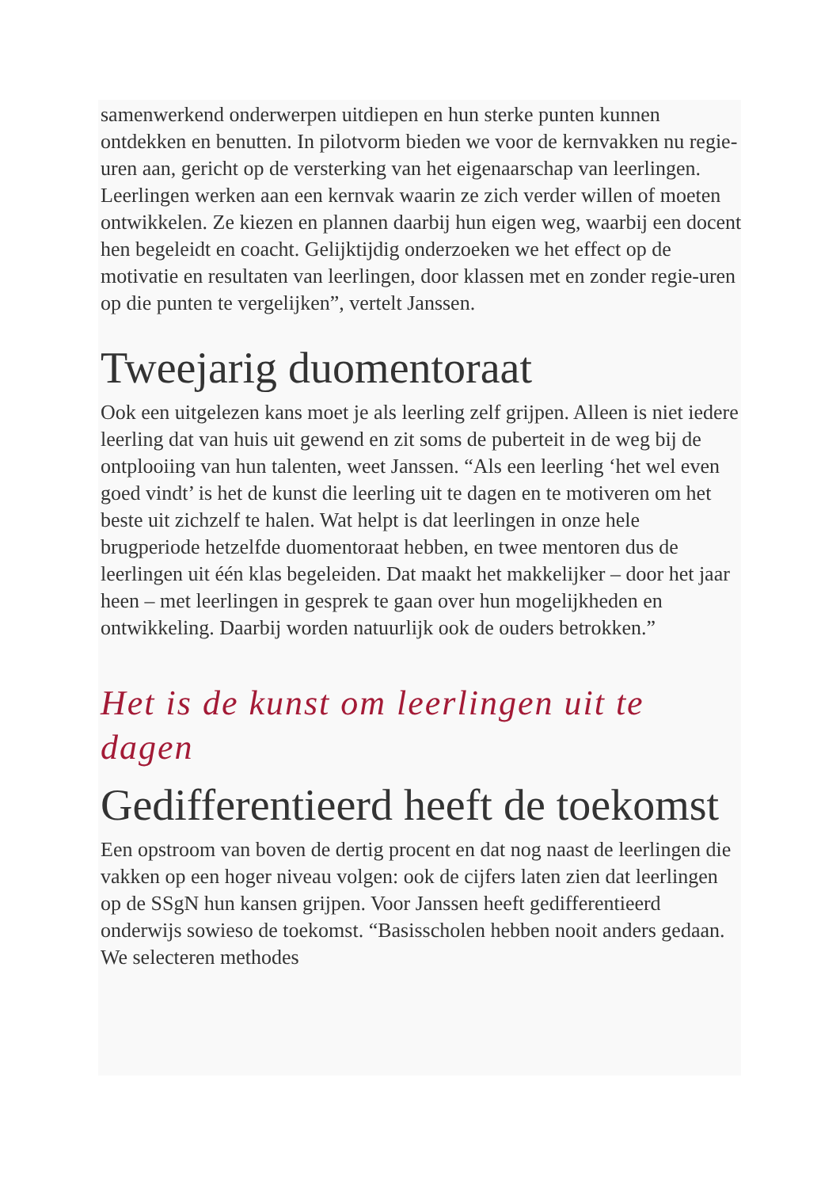samenwerkend onderwerpen uitdiepen en hun sterke punten kunnen ontdekken en benutten. In pilotvorm bieden we voor de kernvakken nu regie-uren aan, gericht op de versterking van het eigenaarschap van leerlingen. Leerlingen werken aan een kernvak waarin ze zich verder willen of moeten ontwikkelen. Ze kiezen en plannen daarbij hun eigen weg, waarbij een docent hen begeleidt en coacht. Gelijktijdig onderzoeken we het effect op de motivatie en resultaten van leerlingen, door klassen met en zonder regie-uren op die punten te vergelijken”, vertelt Janssen.
Tweejarig duomentoraat
Ook een uitgelezen kans moet je als leerling zelf grijpen. Alleen is niet iedere leerling dat van huis uit gewend en zit soms de puberteit in de weg bij de ontplooiing van hun talenten, weet Janssen. “Als een leerling ‘het wel even goed vindt’ is het de kunst die leerling uit te dagen en te motiveren om het beste uit zichzelf te halen. Wat helpt is dat leerlingen in onze hele brugperiode hetzelfde duomentoraat hebben, en twee mentoren dus de leerlingen uit één klas begeleiden. Dat maakt het makkelijker – door het jaar heen – met leerlingen in gesprek te gaan over hun mogelijkheden en ontwikkeling. Daarbij worden natuurlijk ook de ouders betrokken.”
Het is de kunst om leerlingen uit te dagen
Gedifferentieerd heeft de toekomst
Een opstroom van boven de dertig procent en dat nog naast de leerlingen die vakken op een hoger niveau volgen: ook de cijfers laten zien dat leerlingen op de SSgN hun kansen grijpen. Voor Janssen heeft gedifferentieerd onderwijs sowieso de toekomst. “Basisscholen hebben nooit anders gedaan. We selecteren methodes